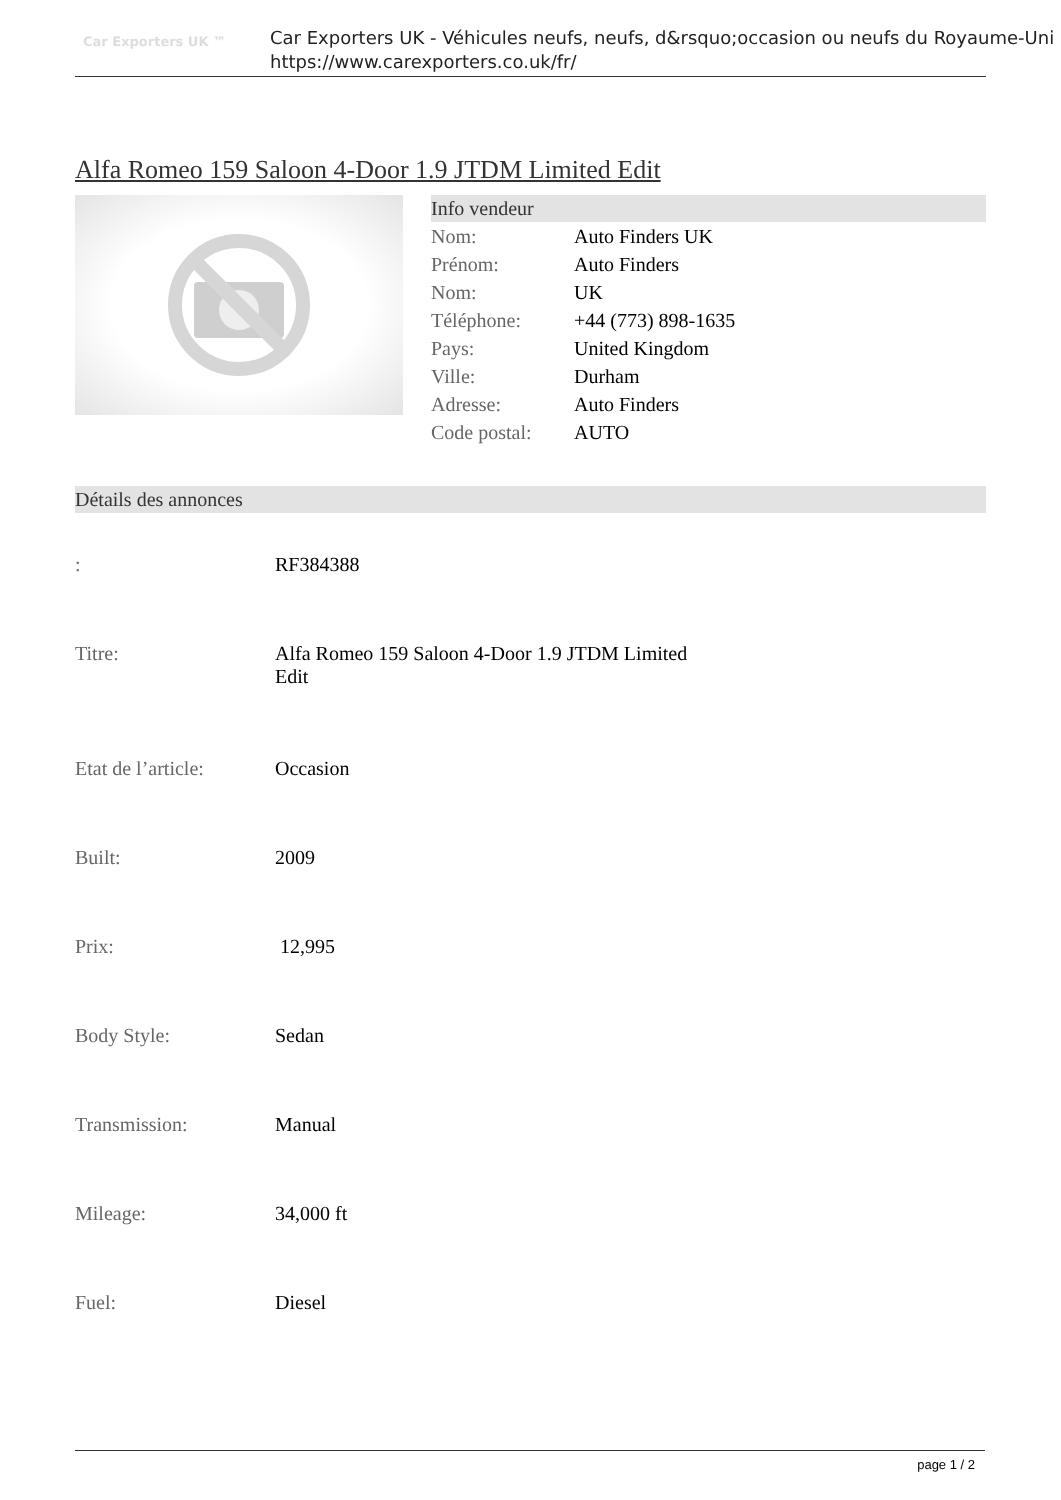Car Exporters UK ™
Car Exporters UK - Véhicules neufs, neufs, d&rsquo;occasion ou neufs du Royaume-Uni
https://www.carexporters.co.uk/fr/
Alfa Romeo 159 Saloon 4-Door 1.9 JTDM Limited Edit
Info vendeur
| Nom: | Auto Finders UK |
| Prénom: | Auto Finders |
| Nom: | UK |
| Téléphone: | +44 (773) 898-1635 |
| Pays: | United Kingdom |
| Ville: | Durham |
| Adresse: | Auto Finders |
| Code postal: | AUTO |
Détails des annonces
| : | RF384388 |
| Titre: | Alfa Romeo 159 Saloon 4-Door 1.9 JTDM Limited Edit |
| Etat de l’article: | Occasion |
| Built: | 2009 |
| Prix: | 12,995 |
| Body Style: | Sedan |
| Transmission: | Manual |
| Mileage: | 34,000 ft |
| Fuel: | Diesel |
page 1 / 2